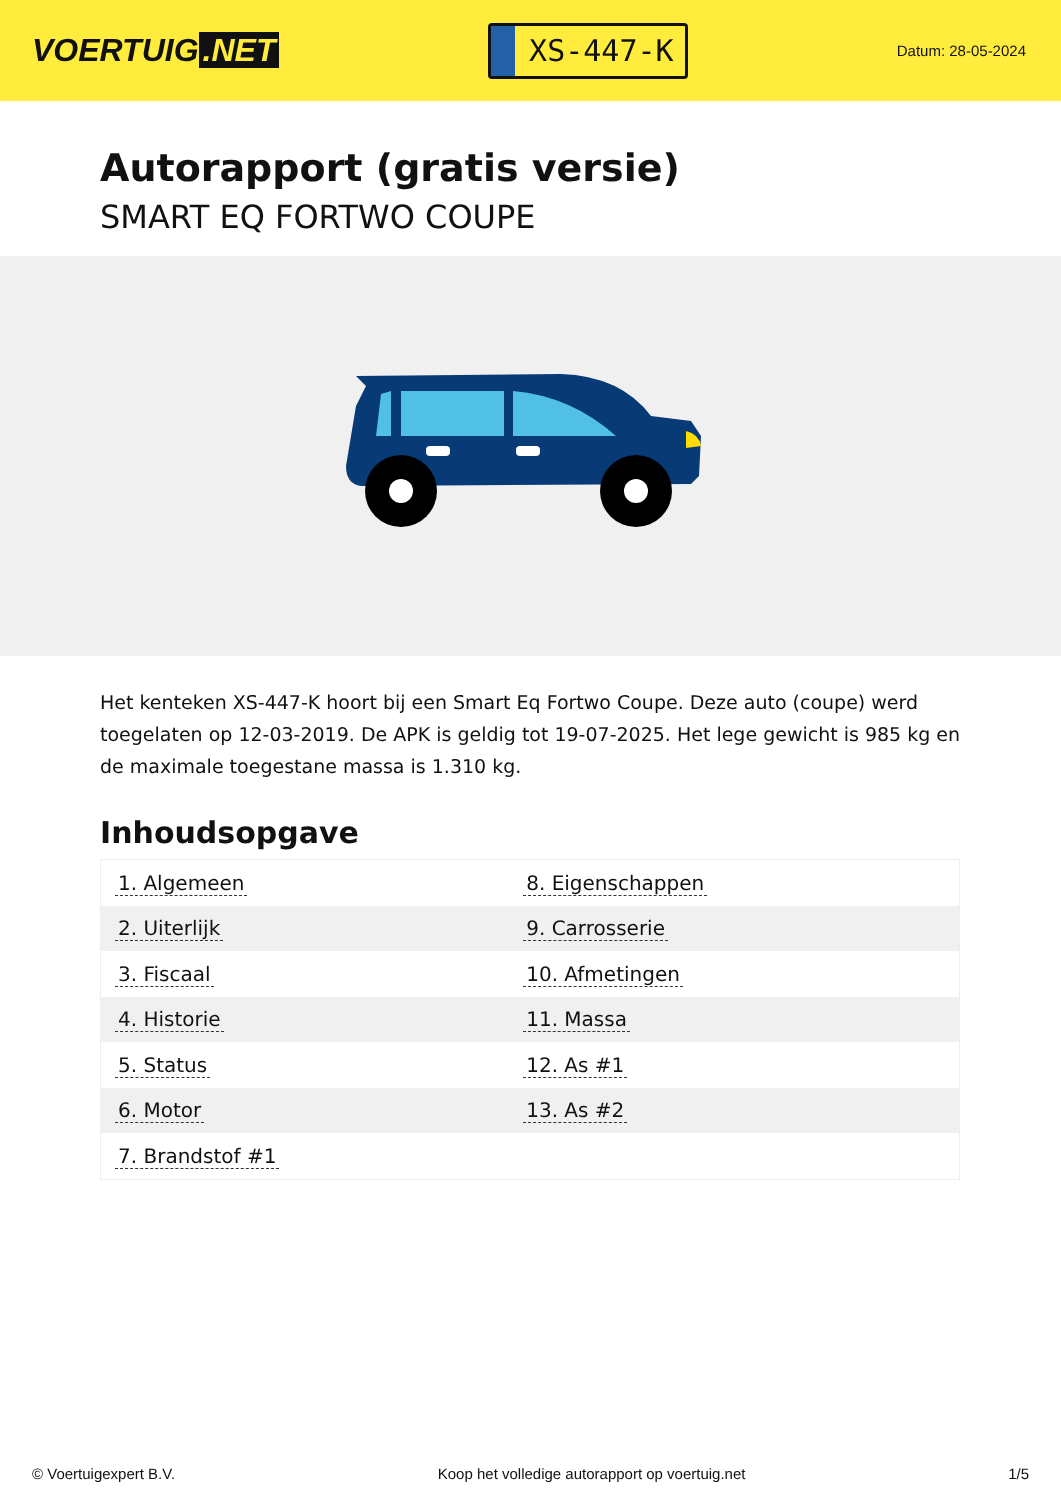VOERTUIG.NET
XS-447-K
Datum: 28-05-2024
Autorapport (gratis versie)
SMART EQ FORTWO COUPE
Het kenteken XS-447-K hoort bij een Smart Eq Fortwo Coupe. Deze auto (coupe) werd toegelaten op 12-03-2019. De APK is geldig tot 19-07-2025. Het lege gewicht is 985 kg en de maximale toegestane massa is 1.310 kg.
Inhoudsopgave
| 1. Algemeen | 8. Eigenschappen |
| 2. Uiterlijk | 9. Carrosserie |
| 3. Fiscaal | 10. Afmetingen |
| 4. Historie | 11. Massa |
| 5. Status | 12. As #1 |
| 6. Motor | 13. As #2 |
| 7. Brandstof #1 | |
© Voertuigexpert B.V. Koop het volledige autorapport op voertuig.net 1/5